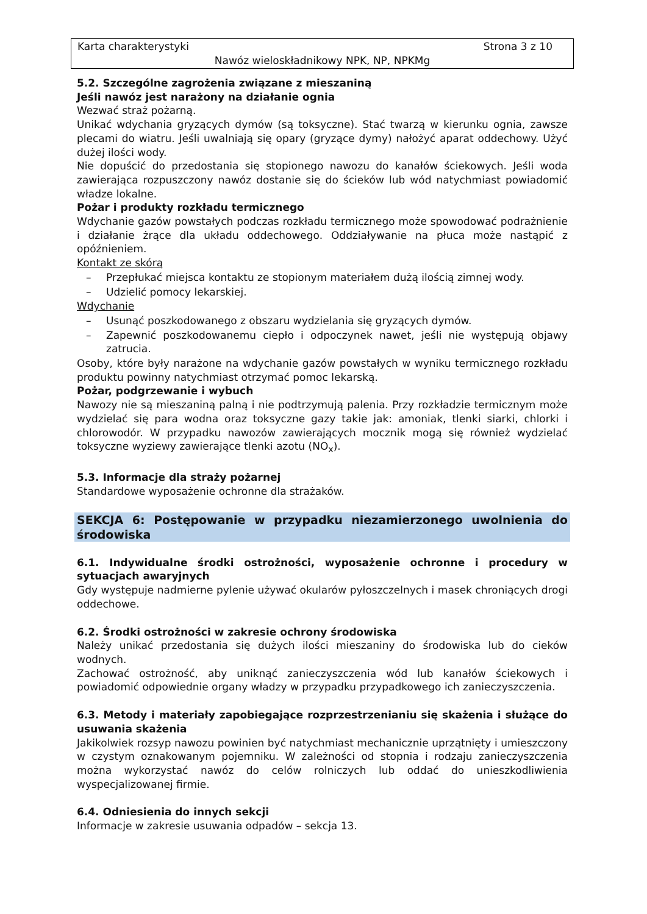Karta charakterystyki Strona 3 z 10
Nawóz wieloskładnikowy NPK, NP, NPKMg
5.2. Szczególne zagrożenia związane z mieszaniną
Jeśli nawóz jest narażony na działanie ognia
Wezwać straż pożarną.
Unikać wdychania gryzących dymów (są toksyczne). Stać twarzą w kierunku ognia, zawsze plecami do wiatru. Jeśli uwalniają się opary (gryzące dymy) nałożyć aparat oddechowy. Użyć dużej ilości wody.
Nie dopuścić do przedostania się stopionego nawozu do kanałów ściekowych. Jeśli woda zawierająca rozpuszczony nawóz dostanie się do ścieków lub wód natychmiast powiadomić władze lokalne.
Pożar i produkty rozkładu termicznego
Wdychanie gazów powstałych podczas rozkładu termicznego może spowodować podrażnienie i działanie żrące dla układu oddechowego. Oddziaływanie na płuca może nastąpić z opóźnieniem.
Kontakt ze skórą
– Przepłukać miejsca kontaktu ze stopionym materiałem dużą ilością zimnej wody.
– Udzielić pomocy lekarskiej.
Wdychanie
– Usunąć poszkodowanego z obszaru wydzielania się gryzących dymów.
– Zapewnić poszkodowanemu ciepło i odpoczynek nawet, jeśli nie występują objawy zatrucia.
Osoby, które były narażone na wdychanie gazów powstałych w wyniku termicznego rozkładu produktu powinny natychmiast otrzymać pomoc lekarską.
Pożar, podgrzewanie i wybuch
Nawozy nie są mieszaniną palną i nie podtrzymują palenia. Przy rozkładzie termicznym może wydzielać się para wodna oraz toksyczne gazy takie jak: amoniak, tlenki siarki, chlorki i chlorowodór. W przypadku nawozów zawierających mocznik mogą się również wydzielać toksyczne wyziewy zawierające tlenki azotu (NO<sub>x</sub>).
5.3. Informacje dla straży pożarnej
Standardowe wyposażenie ochronne dla strażaków.
SEKCJA 6: Postępowanie w przypadku niezamierzonego uwolnienia do środowiska
6.1. Indywidualne środki ostrożności, wyposażenie ochronne i procedury w sytuacjach awaryjnych
Gdy występuje nadmierne pylenie używać okularów pyłoszczelnych i masek chroniących drogi oddechowe.
6.2. Środki ostrożności w zakresie ochrony środowiska
Należy unikać przedostania się dużych ilości mieszaniny do środowiska lub do cieków wodnych.
Zachować ostrożność, aby uniknąć zanieczyszczenia wód lub kanałów ściekowych i powiadomić odpowiednie organy władzy w przypadku przypadkowego ich zanieczyszczenia.
6.3. Metody i materiały zapobiegające rozprzestrzenianiu się skażenia i służące do usuwania skażenia
Jakikolwiek rozsyp nawozu powinien być natychmiast mechanicznie uprzątnięty i umieszczony w czystym oznakowanym pojemniku. W zależności od stopnia i rodzaju zanieczyszczenia można wykorzystać nawóz do celów rolniczych lub oddać do unieszkodliwienia wyspecjalizowanej firmie.
6.4. Odniesienia do innych sekcji
Informacje w zakresie usuwania odpadów – sekcja 13.